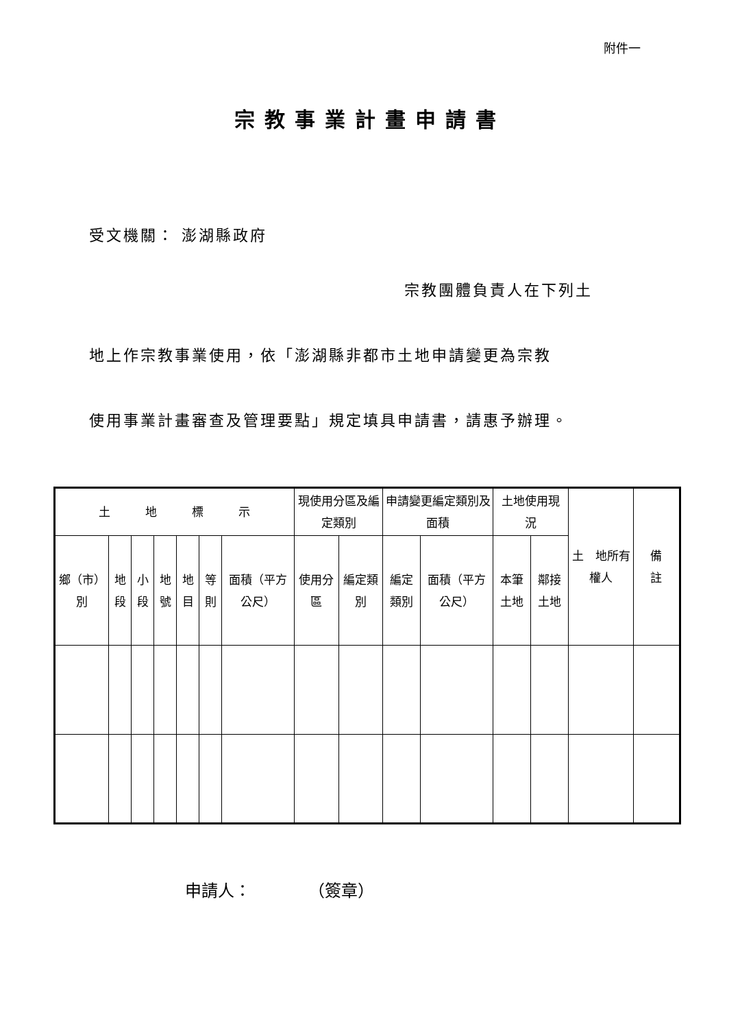附件一
宗教事業計畫申請書
受文機關： 澎湖縣政府
宗教團體負責人在下列土
地上作宗教事業使用，依「澎湖縣非都市土地申請變更為宗教
使用事業計畫審查及管理要點」規定填具申請書，請惠予辦理。
| 土 地 標 示 | | | | | | | 現使用分區及編定類別 | | 申請變更編定類別及面積 | | 土地使用現 況 | | 土 地所有權人 | 備 註 |
| --- | --- | --- | --- | --- | --- | --- | --- | --- | --- | --- | --- | --- | --- | --- |
| 鄉（市）別 | 地段 | 小段 | 地號 | 地目 | 等則 | 面積（平方公尺） | 使用分區 | 編定類別 | 編定類別 | 面積（平方公尺） | 本筆土地 | 鄰接土地 | | |
申請人：　　　　（簽章）